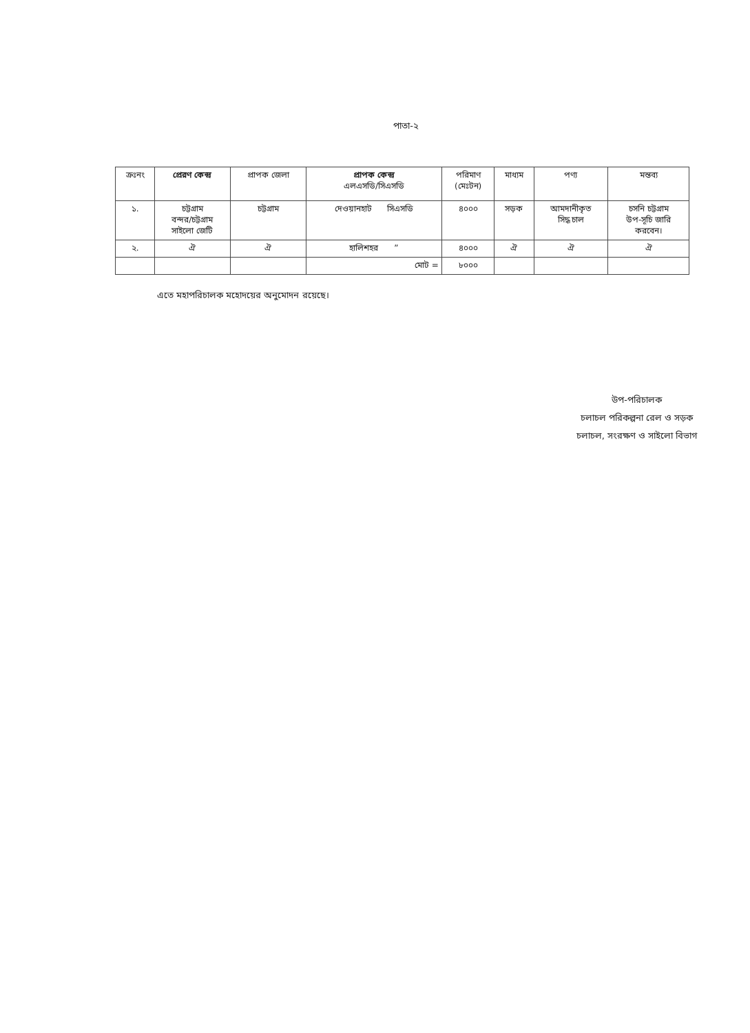পাতা-২
| ক্রঃনং | প্রেরণ কেন্দ্র | প্রাপক জেলা | প্রাপক কেন্দ্র এলএসডি/সিএসডি | পরিমাণ (মেঃটন) | মাধ্যম | পণ্য | মন্তব্য |
| --- | --- | --- | --- | --- | --- | --- | --- |
| ১. | চট্টগ্রাম বন্দর/চট্টগ্রাম সাইলো জেটি | চট্টগ্রাম | দেওয়ানহাট সিএসডি | ৪০০০ | সড়ক | আমদানীকৃত সিদ্ধ চাল | চসনি চট্টগ্রাম উপ-সূচি জারি করবেন। |
| ২. | ঐ | ঐ | হালিশহর ” | ৪০০০ | ঐ | ঐ | ঐ |
| | | | মোট = | ৮০০০ | | | |
এতে মহাপরিচালক মহোদয়ের অনুমোদন রয়েছে।
উপ-পরিচালক
চলাচল পরিকল্পনা রেল ও সড়ক
চলাচল, সংরক্ষণ ও সাইলো বিভাগ